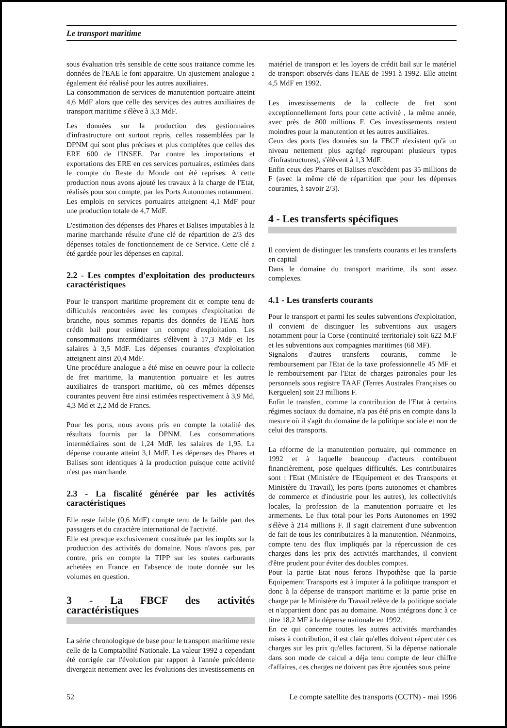Le transport maritime
sous évaluation très sensible de cette sous traitance comme les données de l'EAE le font apparaitre. Un ajustement analogue a également été réalisé pour les autres auxiliaires.
La consommation de services de manutention portuaire atteint 4,6 MdF alors que celle des services des autres auxiliaires de transport maritime s'élève à 3,3 MdF.
Les données sur la production des gestionnaires d'infrastructure ont surtout repris, celles rassemblées par la DPNM qui sont plus précises et plus complètes que celles des ERE 600 de l'INSEE. Par contre les importations et exportations des ERE en ces services portuaires, estimées dans le compte du Reste du Monde ont été reprises. A cette production nous avons ajouté les travaux à la charge de l'Etat, réalisés pour son compte, par les Ports Autonomes notamment.
Les emplois en services portuaires atteignent 4,1 MdF pour une production totale de 4,7 MdF.
L'estimation des dépenses des Phares et Balises imputables à la marine marchande résulte d'une clé de répartition de 2/3 des dépenses totales de fonctionnement de ce Service. Cette clé a été gardée pour les dépenses en capital.
2.2 - Les comptes d'exploitation des producteurs caractéristiques
Pour le transport maritime proprement dit et compte tenu de difficultés rencontrées avec les comptes d'exploitation de branche, nous sommes repartis des données de l'EAE hors crédit bail pour estimer un compte d'exploitation. Les consommations intermédiaires s'élèvent à 17,3 MdF et les salaires à 3,5 MdF. Les dépenses courantes d'exploitation atteignent ainsi 20,4 MdF.
Une procédure analogue a été mise en oeuvre pour la collecte de fret maritime, la manutention portuaire et les autres auxiliaires de transport maritime, où ces mêmes dépenses courantes peuvent être ainsi estimées respectivement à 3,9 Md, 4,3 Md et 2,2 Md de Francs.
Pour les ports, nous avons pris en compte la totalité des résultats fournis par la DPNM. Les consommations intermédiaires sont de 1,24 MdF, les salaires de 1,95. La dépense courante atteint 3,1 MdF. Les dépenses des Phares et Balises sont identiques à la production puisque cette activité n'est pas marchande.
2.3 - La fiscalité générée par les activités caractéristiques
Elle reste faible (0,6 MdF) compte tenu de la faible part des passagers et du caractère international de l'activité.
Elle est presque exclusivement constituée par les impôts sur la production des activités du domaine. Nous n'avons pas, par contre, pris en compte la TIPP sur les soutes carburants achetées en France en l'absence de toute donnée sur les volumes en question.
3 - La FBCF des activités caractéristiques
La série chronologique de base pour le transport maritime reste celle de la Comptabilité Nationale. La valeur 1992 a cependant été corrigée car l'évolution par rapport à l'année précédente divergeait nettement avec les évolutions des investissements en
matériel de transport et les loyers de crédit bail sur le matériel de transport observés dans l'EAE de 1991 à 1992. Elle atteint 4,5 MdF en 1992.
Les investissements de la collecte de fret sont exceptionnellement forts pour cette activité , la même année, avec près de 800 millions F. Ces investissements restent moindres pour la manutention et les autres auxiliaires.
Ceux des ports (les données sur la FBCF n'existent qu'à un niveau nettement plus agrégé regroupant plusieurs types d'infrastructures), s'élèvent à 1,3 MdF.
Enfin ceux des Phares et Balises n'excèdent pas 35 millions de F (avec la même clé de répartition que pour les dépenses courantes, à savoir 2/3).
4 - Les transferts spécifiques
Il convient de distinguer les transferts courants et les transferts en capital
Dans le domaine du transport maritime, ils sont assez complexes.
4.1 - Les transferts courants
Pour le transport et parmi les seules subventions d'exploitation, il convient de distinguer les subventions aux usagers notamment pour la Corse (continuité territoriale) soit 622 M.F et les subventions aux compagnies maritimes (68 MF).
Signalons d'autres transferts courants, comme le remboursement par l'Etat de la taxe professionnelle 45 MF et le remboursement par l'Etat de charges patronales pour les personnels sous registre TAAF (Terres Australes Françaises ou Kerguelen) soit 23 millions F.
Enfin le transfert, comme la contribution de l'Etat à certains régimes sociaux du domaine, n'a pas été pris en compte dans la mesure où il s'agit du domaine de la politique sociale et non de celui des transports.
La réforme de la manutention portuaire, qui commence en 1992 et à laquelle beaucoup d'acteurs contribuent financièrement, pose quelques difficultés. Les contributaires sont : l'Etat (Ministère de l'Equipement et des Transports et Ministère du Travail), les ports (ports autonomes et chambres de commerce et d'industrie pour les autres), les collectivités locales, la profession de la manutention portuaire et les armements. Le flux total pour les Ports Autonomes en 1992 s'élève à 214 millions F. Il s'agit clairement d'une subvention de fait de tous les contributaires à la manutention. Néanmoins, compte tenu des flux impliqués par la répercussion de ces charges dans les prix des activités marchandes, il convient d'être prudent pour éviter des doubles comptes.
Pour la partie Etat nous ferons l'hypothèse que la partie Equipement Transports est à imputer à la politique transport et donc à la dépense de transport maritime et la partie prise en charge par le Ministère du Travail relève de la politique sociale et n'appartient donc pas au domaine. Nous intégrons donc à ce titre 18,2 MF à la dépense nationale en 1992.
En ce qui concerne toutes les autres activités marchandes mises à contribution, il est clair qu'elles doivent répercuter ces charges sur les prix qu'elles facturent. Si la dépense nationale dans son mode de calcul a déja tenu compte de leur chiffre d'affaires, ces charges ne doivent pas être ajoutées sous peine
52 Le compte satellite des transports (CCTN) - mai 1996